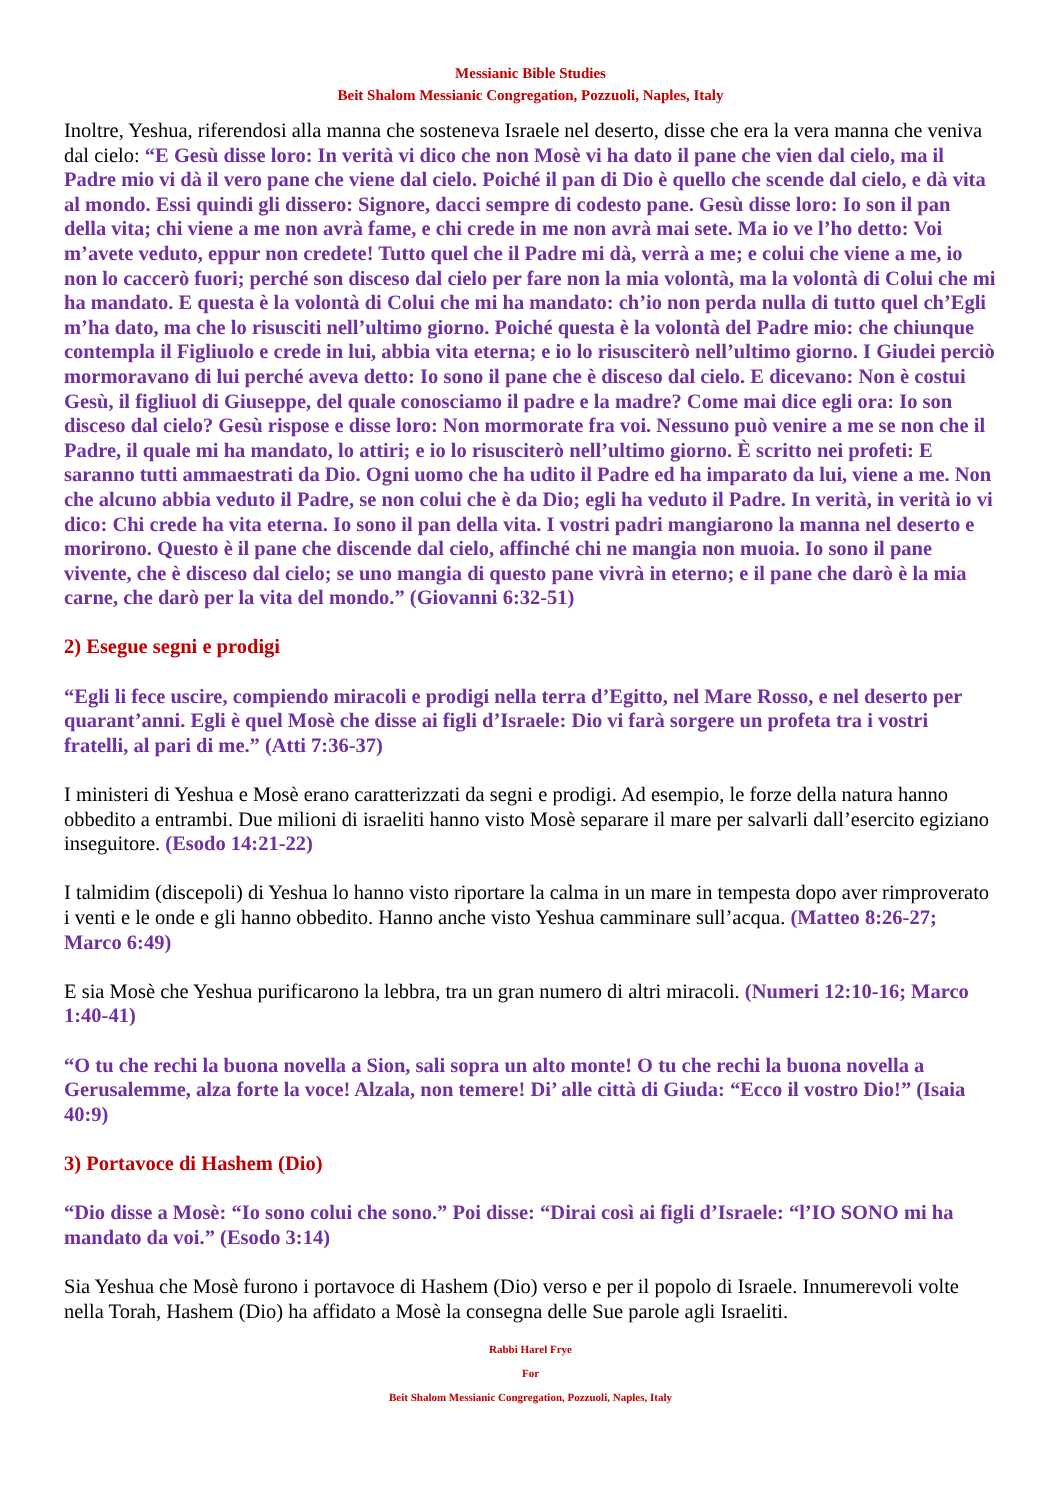Messianic Bible Studies
Beit Shalom Messianic Congregation, Pozzuoli, Naples, Italy
Inoltre, Yeshua, riferendosi alla manna che sosteneva Israele nel deserto, disse che era la vera manna che veniva dal cielo: “E Gesù disse loro: In verità vi dico che non Mosè vi ha dato il pane che vien dal cielo, ma il Padre mio vi dà il vero pane che viene dal cielo. Poiché il pan di Dio è quello che scende dal cielo, e dà vita al mondo. Essi quindi gli dissero: Signore, dacci sempre di codesto pane. Gesù disse loro: Io son il pan della vita; chi viene a me non avrà fame, e chi crede in me non avrà mai sete. Ma io ve l’ho detto: Voi m’avete veduto, eppur non credete! Tutto quel che il Padre mi dà, verrà a me; e colui che viene a me, io non lo caccerò fuori; perché son disceso dal cielo per fare non la mia volontà, ma la volontà di Colui che mi ha mandato. E questa è la volontà di Colui che mi ha mandato: ch’io non perda nulla di tutto quel ch’Egli m’ha dato, ma che lo risusciti nell’ultimo giorno. Poiché questa è la volontà del Padre mio: che chiunque contempla il Figliuolo e crede in lui, abbia vita eterna; e io lo risusciterò nell’ultimo giorno. I Giudei perciò mormoravano di lui perché aveva detto: Io sono il pane che è disceso dal cielo. E dicevano: Non è costui Gesù, il figliuol di Giuseppe, del quale conosciamo il padre e la madre? Come mai dice egli ora: Io son disceso dal cielo? Gesù rispose e disse loro: Non mormorate fra voi. Nessuno può venire a me se non che il Padre, il quale mi ha mandato, lo attiri; e io lo risusciterò nell’ultimo giorno. È scritto nei profeti: E saranno tutti ammaestrati da Dio. Ogni uomo che ha udito il Padre ed ha imparato da lui, viene a me. Non che alcuno abbia veduto il Padre, se non colui che è da Dio; egli ha veduto il Padre. In verità, in verità io vi dico: Chi crede ha vita eterna. Io sono il pan della vita. I vostri padri mangiarono la manna nel deserto e morirono. Questo è il pane che discende dal cielo, affinché chi ne mangia non muoia. Io sono il pane vivente, che è disceso dal cielo; se uno mangia di questo pane vivrà in eterno; e il pane che darò è la mia carne, che darò per la vita del mondo.” (Giovanni 6:32-51)
2) Esegue segni e prodigi
“Egli li fece uscire, compiendo miracoli e prodigi nella terra d’Egitto, nel Mare Rosso, e nel deserto per quarant’anni. Egli è quel Mosè che disse ai figli d’Israele: Dio vi farà sorgere un profeta tra i vostri fratelli, al pari di me.” (Atti 7:36-37)
I ministeri di Yeshua e Mosè erano caratterizzati da segni e prodigi. Ad esempio, le forze della natura hanno obbedito a entrambi. Due milioni di israeliti hanno visto Mosè separare il mare per salvarli dall’esercito egiziano inseguitore. (Esodo 14:21-22)
I talmidim (discepoli) di Yeshua lo hanno visto riportare la calma in un mare in tempesta dopo aver rimproverato i venti e le onde e gli hanno obbedito. Hanno anche visto Yeshua camminare sull’acqua. (Matteo 8:26-27; Marco 6:49)
E sia Mosè che Yeshua purificarono la lebbra, tra un gran numero di altri miracoli. (Numeri 12:10-16; Marco 1:40-41)
“O tu che rechi la buona novella a Sion, sali sopra un alto monte! O tu che rechi la buona novella a Gerusalemme, alza forte la voce! Alzala, non temere! Di’ alle città di Giuda: “Ecco il vostro Dio!” (Isaia 40:9)
3) Portavoce di Hashem (Dio)
“Dio disse a Mosè: “Io sono colui che sono.” Poi disse: “Dirai così ai figli d’Israele: “l’IO SONO mi ha mandato da voi.” (Esodo 3:14)
Sia Yeshua che Mosè furono i portavoce di Hashem (Dio) verso e per il popolo di Israele. Innumerevoli volte nella Torah, Hashem (Dio) ha affidato a Mosè la consegna delle Sue parole agli Israeliti.
Rabbi Harel Frye
For
Beit Shalom Messianic Congregation, Pozzuoli, Naples, Italy